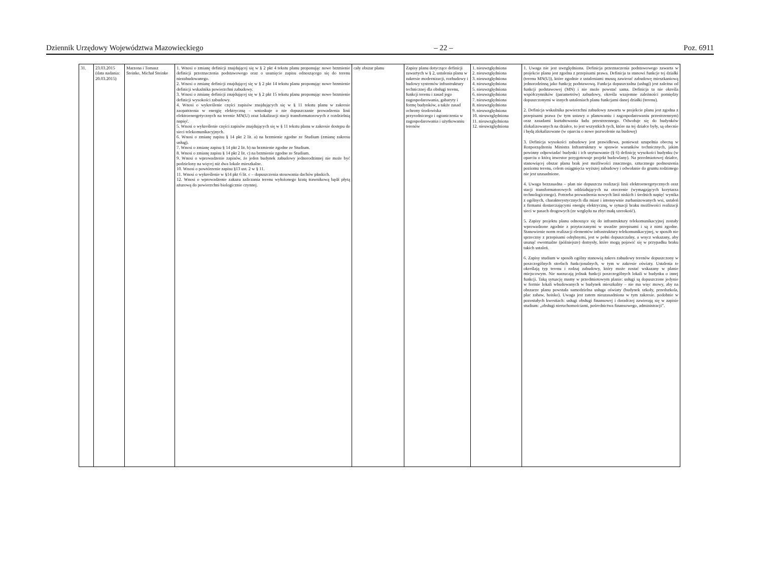Dziennik Urzędowy Województwa Mazowieckiego – 22 – Poz. 6911
| 31. | 23.03.2015 (data nadania: 20.03.2015) | Marzena i Tomasz Steinke, Michał Steinke | 1. Wnosi o zmianę definicji znajdującej się w § 2 pkt 4 tekstu planu proponując nowe brzmienie definicji przeznaczenia podstawowego oraz o usunięcie zapisu odnoszącego się do terenu niezabudowanego. 2. Wnosi o zmianę definicji znajdującej się w § 2 pkt 14 tekstu planu proponując nowe brzmienie definicji wskaźnika powierzchni zabudowy. 3. Wnosi o zmianę definicji znajdującej się w § 2 pkt 15 tekstu planu proponując nowe brzmienie definicji wysokości zabudowy. 4. Wnosi o wykreślenie części zapisów znajdujących się w § 11 tekstu planu w zakresie zaopatrzenia w energię elektryczną – wnioskuje o nie dopuszczanie prowadzenia linii elektroenergetycznych na terenie MN(U) oraz lokalizacji stacji transformatorowych z rozdzielnią napięć. 5. Wnosi o wykreślenie części zapisów znajdujących się w § 11 tekstu planu w zakresie dostępu do sieci telekomunikacyjnych. 6. Wnosi o zmianę zapisu § 14 pkt 2 lit. a) na brzmienie zgodne ze Studium (zmianę zakresu usług). 7. Wnosi o zmianę zapisu § 14 pkt 2 lit. b) na brzmienie zgodne ze Studium. 8. Wnosi o zmianę zapisu § 14 pkt 2 lit. c) na brzmienie zgodne ze Studium. 9. Wnosi o wprowadzenie zapisów, że jeden budynek zabudowy jednorodzinnej nie może być podzielony na więcej niż dwa lokale mieszkalne. 10. Wnosi o powtórzenie zapisu §13 ust. 2 w § 11. 11. Wnosi o wykreślenie w §14 pkt 6 lit. c – dopuszczenia stosowania dachów płaskich. 12. Wnosi o wprowadzenie zakazu zaliczania terenu wyłożonego kratą trawnikową bądź płytą ażurową do powierzchni biologicznie czynnej. | cały obszar planu | Zapisy planu dotyczące definicji zawartych w § 2, ustalenia planu w zakresie modernizacji, rozbudowy i budowy systemów infrastruktury technicznej dla obsługi terenu, funkcji terenu i zasad jego zagospodarowania, gabaryty i formę budynków, a także zasad ochrony środowiska przyrodniczego i ograniczenia w zagospodarowania i użytkowaniu terenów | 1. nieuwzględniona 2. nieuwzględniona 3. nieuwzględniona 4. nieuwzględniona 5. nieuwzględniona 6. nieuwzględniona 7. nieuwzględniona 8. nieuwzględniona 9. nieuwzględniona 10. nieuwzględniona 11. nieuwzględniona 12. nieuwzględniona | 1. Uwaga nie jest uwzględniona. Definicja przeznaczenia podstawowego zawarta w projekcie planu jest zgodna z przepisami prawa. Definicja ta stanowi funkcje tej działki (terenu MN(U)), które zgodnie z ustaleniami muszą zawierać zabudowę mieszkaniową jednorodzinną jako funkcję podstawową. Funkcja dopuszczalna (usługi) jest zależna od funkcji podstawowej (MN) i nie może powstać sama. Definicja ta nie określa współczynników (parametrów) zabudowy, określa wzajemne zależności pomiędzy dopuszczonymi w innych ustaleniach planu funkcjami danej działki (terenu). 2. Definicja wskaźnika powierzchni zabudowy zawarta w projekcie planu jest zgodna z przepisami prawa (w tym ustawy o planowaniu i zagospodarowaniu przestrzennym) oraz zasadami kształtowania ładu przestrzennego. Odwołuje się do budynków zlokalizowanych na działce, to jest wszystkich tych, które na tej działce były, są obecnie i będą zlokalizowane (w oparciu o nowe pozwolenie na budowę) 3. Definicja wysokości zabudowy jest prawidłowa, ponieważ uzupełnia obecną w Rozporządzeniu Ministra Infrastruktury w sprawie warunków technicznych, jakim powinny odpowiadać budynki i ich usytuowanie (§ 6) definicję wysokości budynku (w oparciu o którą inwestor przygotowuje projekt budowlany). Na przedmiotowej działce, stanowiącej obszar planu brak jest możliwości znacznego, sztucznego podnoszenia poziomu terenu, celem osiągnięcia wyższej zabudowy i odwołanie do gruntu rodzimego nie jest uzasadnione. 4. Uwaga bezzasadna – plan nie dopuszcza realizacji linii elektroenergetycznych oraz stacji transformatorowych oddziałujących na otoczenie (wymagających korytarza technologicznego). Potrzeba prowadzenia nowych linii niskich i średnich napięć wynika z ogólnych, charakterystycznych dla miast i intensywnie zurbanizowanych wsi, ustaleń z firmami dostarczającymi energię elektryczną, w sytuacji braku możliwości realizacji sieci w pasach drogowych (ze względu na zbyt małą szerokość). 5. Zapisy projektu planu odnoszące się do infrastruktury telekomunikacyjnej zostały wprowadzone zgodnie z przytaczanymi w uwadze przepisami i są z nimi zgodne. Stanowienie norm realizacji elementów infrastruktury telekomunikacyjnej, w sposób nie sprzeczny z przepisami odrębnymi, jest w pełni dopuszczalny, a wręcz wskazany, aby usunąć ewentualne (późniejsze) domysły, które mogą pojawić się w przypadku braku takich ustaleń. 6. Zapisy studium w sposób ogólny stanowią zakres zabudowy terenów dopuszczony w poszczególnych strefach funkcjonalnych, w tym w zakresie oświaty. Ustalenia te określają typ terenu i rodzaj zabudowy, który może zostać wskazany w planie miejscowym. Nie narzucają jednak funkcji poszczególnych lokali w budynku o innej funkcji. Taką sytuację mamy w przedmiotowym planie: usługi są dopuszczone jedynie w formie lokali wbudowanych w budynek mieszkalny – nie ma więc mowy, aby na obszarze planu powstała samodzielna usługa oświaty (budynek szkoły, przedszkola, plac zabaw, boisko). Uwaga jest zatem nieuzasadniona w tym zakresie. podobnie w pozostałych kwestiach: usługi obsługi finansowej i doradczej zawierają się w zapisie studium: „obsługi nieruchomościami, pośrednictwa finansowego, administracji”. |